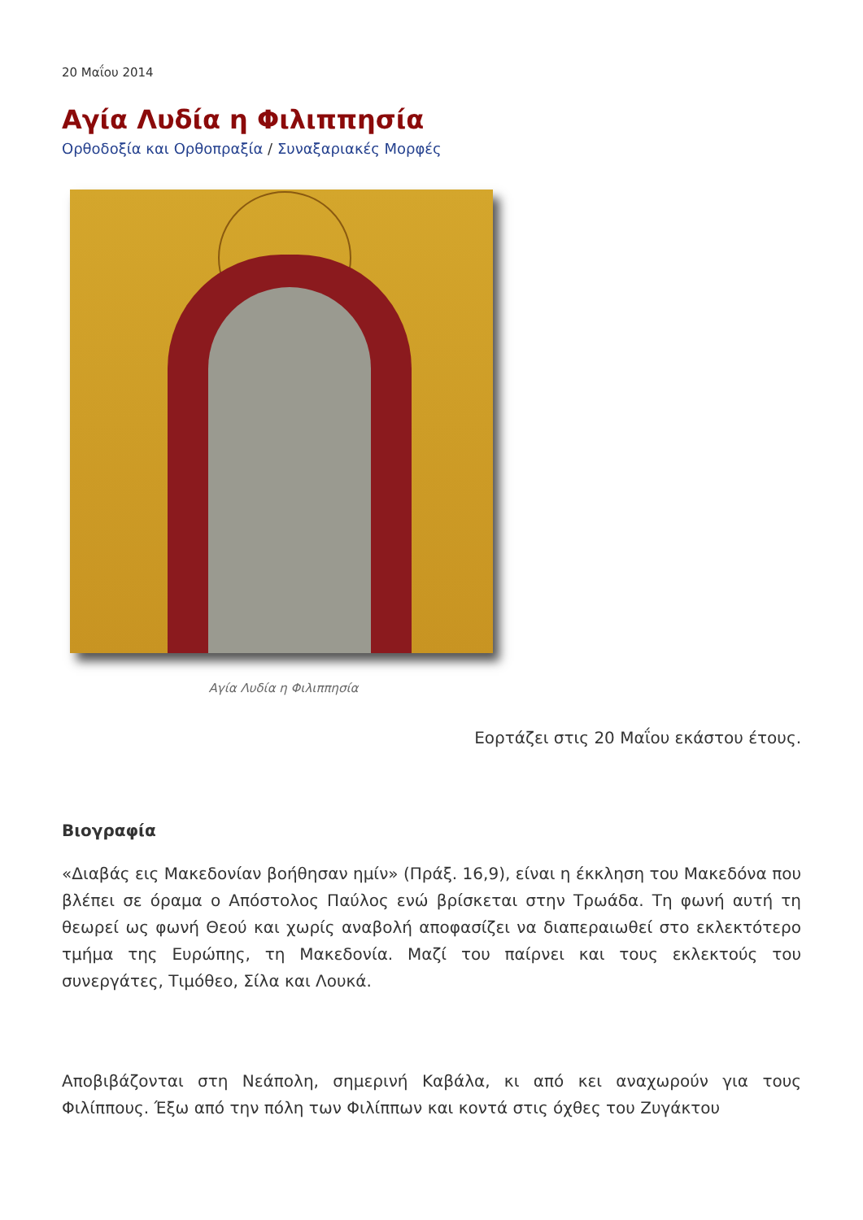20 Μαΐου 2014
Αγία Λυδία η Φιλιππησία
Ορθοδοξία και Ορθοπραξία / Συναξαριακές Μορφές
Αγία Λυδία η Φιλιππησία
Εορτάζει στις 20 Μαΐου εκάστου έτους.
Βιογραφία
«Διαβάς εις Μακεδονίαν βοήθησαν ημίν» (Πράξ. 16,9), είναι η έκκληση του Μακεδόνα που βλέπει σε όραμα ο Απόστολος Παύλος ενώ βρίσκεται στην Τρωάδα. Τη φωνή αυτή τη θεωρεί ως φωνή Θεού και χωρίς αναβολή αποφασίζει να διαπεραιωθεί στο εκλεκτότερο τμήμα της Ευρώπης, τη Μακεδονία. Μαζί του παίρνει και τους εκλεκτούς του συνεργάτες, Τιμόθεο, Σίλα και Λουκά.
Αποβιβάζονται στη Νεάπολη, σημερινή Καβάλα, κι από κει αναχωρούν για τους Φιλίππους. Έξω από την πόλη των Φιλίππων και κοντά στις όχθες του Ζυγάκτου